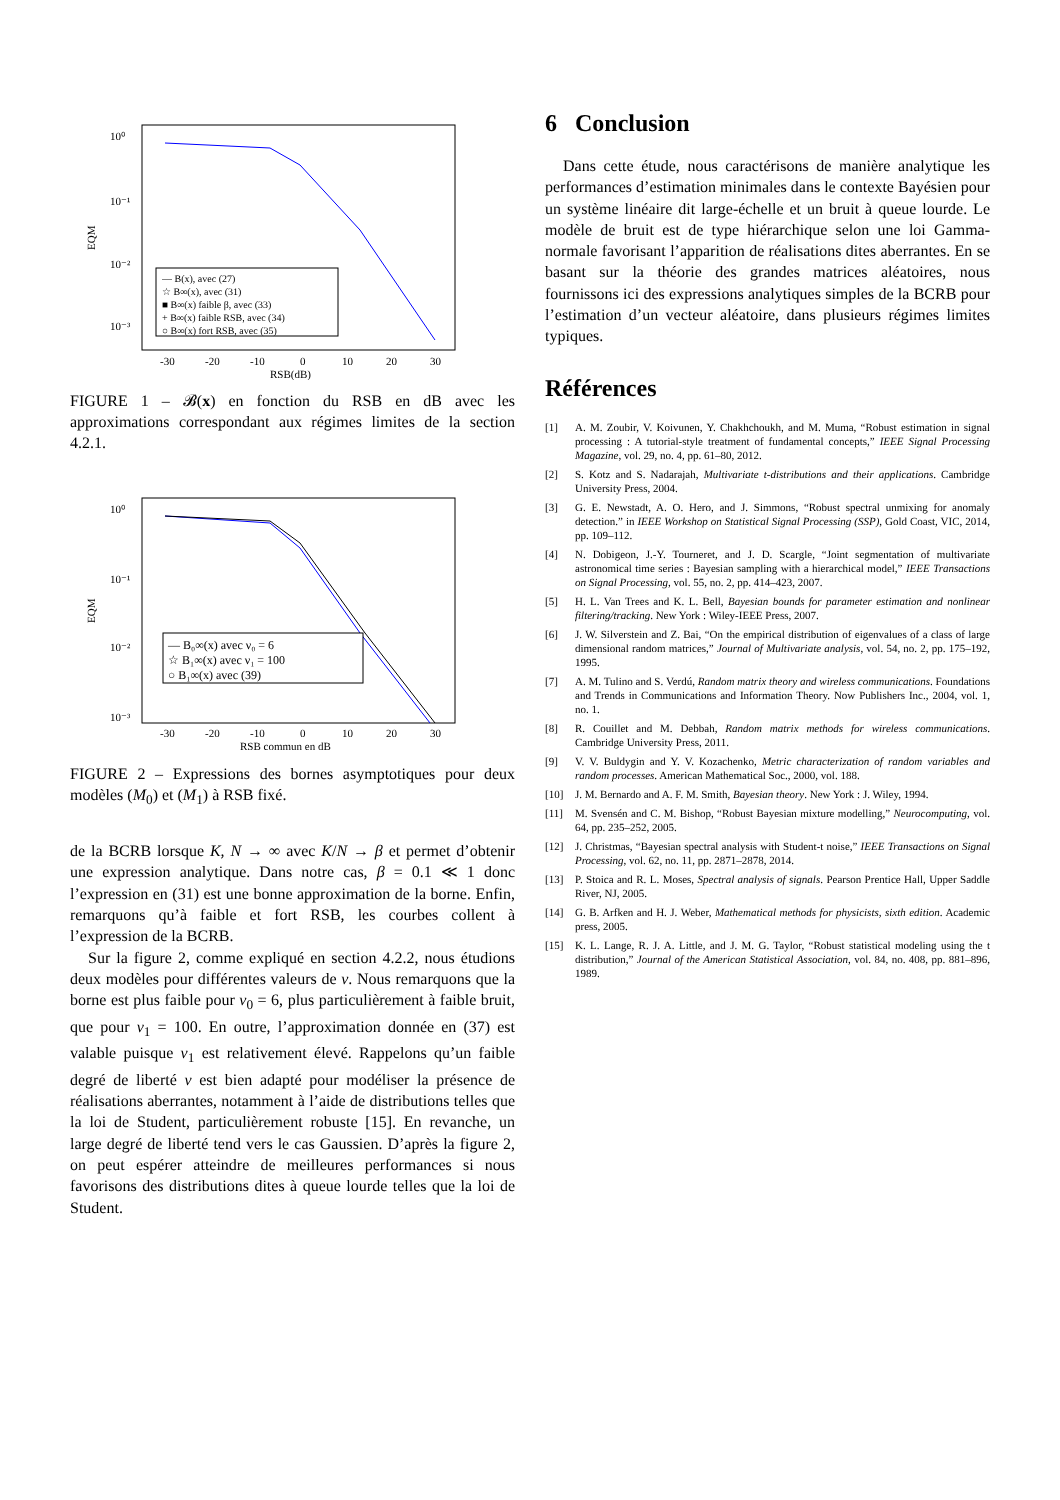10⁰
10⁻¹
10⁻²
10⁻³
EQM
-30
-20
-10
0
10
20
30
RSB(dB)
— B(x), avec (27)
☆ B∞(x), avec (31)
■ B∞(x) faible β, avec (33)
+ B∞(x) faible RSB, avec (34)
○ B∞(x) fort RSB, avec (35)
FIGURE 1 – 𝓑(x) en fonction du RSB en dB avec les approximations correspondant aux régimes limites de la section 4.2.1.
10⁰
10⁻¹
10⁻²
10⁻³
EQM
-30
-20
-10
0
10
20
30
RSB commun en dB
— B₀∞(x) avec ν₀ = 6
☆ B₁∞(x) avec ν₁ = 100
○ B₁∞(x) avec (39)
FIGURE 2 – Expressions des bornes asymptotiques pour deux modèles (M<sub>0</sub>) et (M<sub>1</sub>) à RSB fixé.
de la BCRB lorsque K, N → ∞ avec K/N → β et permet d’obtenir une expression analytique. Dans notre cas, β = 0.1 ≪ 1 donc l’expression en (31) est une bonne approximation de la borne. Enfin, remarquons qu’à faible et fort RSB, les courbes collent à l’expression de la BCRB.
Sur la figure 2, comme expliqué en section 4.2.2, nous étudions deux modèles pour différentes valeurs de ν. Nous remarquons que la borne est plus faible pour ν<sub>0</sub> = 6, plus particulièrement à faible bruit, que pour ν<sub>1</sub> = 100. En outre, l’approximation donnée en (37) est valable puisque ν<sub>1</sub> est relativement élevé. Rappelons qu’un faible degré de liberté ν est bien adapté pour modéliser la présence de réalisations aberrantes, notamment à l’aide de distributions telles que la loi de Student, particulièrement robuste [15]. En revanche, un large degré de liberté tend vers le cas Gaussien. D’après la figure 2, on peut espérer atteindre de meilleures performances si nous favorisons des distributions dites à queue lourde telles que la loi de Student.
6 Conclusion
Dans cette étude, nous caractérisons de manière analytique les performances d’estimation minimales dans le contexte Bayésien pour un système linéaire dit large-échelle et un bruit à queue lourde. Le modèle de bruit est de type hiérarchique selon une loi Gamma-normale favorisant l’apparition de réalisations dites aberrantes. En se basant sur la théorie des grandes matrices aléatoires, nous fournissons ici des expressions analytiques simples de la BCRB pour l’estimation d’un vecteur aléatoire, dans plusieurs régimes limites typiques.
Références
[1] A. M. Zoubir, V. Koivunen, Y. Chakhchoukh, and M. Muma, “Robust estimation in signal processing : A tutorial-style treatment of fundamental concepts,” IEEE Signal Processing Magazine, vol. 29, no. 4, pp. 61–80, 2012.
[2] S. Kotz and S. Nadarajah, Multivariate t-distributions and their applications. Cambridge University Press, 2004.
[3] G. E. Newstadt, A. O. Hero, and J. Simmons, “Robust spectral unmixing for anomaly detection.” in IEEE Workshop on Statistical Signal Processing (SSP), Gold Coast, VIC, 2014, pp. 109–112.
[4] N. Dobigeon, J.-Y. Tourneret, and J. D. Scargle, “Joint segmentation of multivariate astronomical time series : Bayesian sampling with a hierarchical model,” IEEE Transactions on Signal Processing, vol. 55, no. 2, pp. 414–423, 2007.
[5] H. L. Van Trees and K. L. Bell, Bayesian bounds for parameter estimation and nonlinear filtering/tracking. New York : Wiley-IEEE Press, 2007.
[6] J. W. Silverstein and Z. Bai, “On the empirical distribution of eigenvalues of a class of large dimensional random matrices,” Journal of Multivariate analysis, vol. 54, no. 2, pp. 175–192, 1995.
[7] A. M. Tulino and S. Verdú, Random matrix theory and wireless communications. Foundations and Trends in Communications and Information Theory. Now Publishers Inc., 2004, vol. 1, no. 1.
[8] R. Couillet and M. Debbah, Random matrix methods for wireless communications. Cambridge University Press, 2011.
[9] V. V. Buldygin and Y. V. Kozachenko, Metric characterization of random variables and random processes. American Mathematical Soc., 2000, vol. 188.
[10] J. M. Bernardo and A. F. M. Smith, Bayesian theory. New York : J. Wiley, 1994.
[11] M. Svensén and C. M. Bishop, “Robust Bayesian mixture modelling,” Neurocomputing, vol. 64, pp. 235–252, 2005.
[12] J. Christmas, “Bayesian spectral analysis with Student-t noise,” IEEE Transactions on Signal Processing, vol. 62, no. 11, pp. 2871–2878, 2014.
[13] P. Stoica and R. L. Moses, Spectral analysis of signals. Pearson Prentice Hall, Upper Saddle River, NJ, 2005.
[14] G. B. Arfken and H. J. Weber, Mathematical methods for physicists, sixth edition. Academic press, 2005.
[15] K. L. Lange, R. J. A. Little, and J. M. G. Taylor, “Robust statistical modeling using the t distribution,” Journal of the American Statistical Association, vol. 84, no. 408, pp. 881–896, 1989.